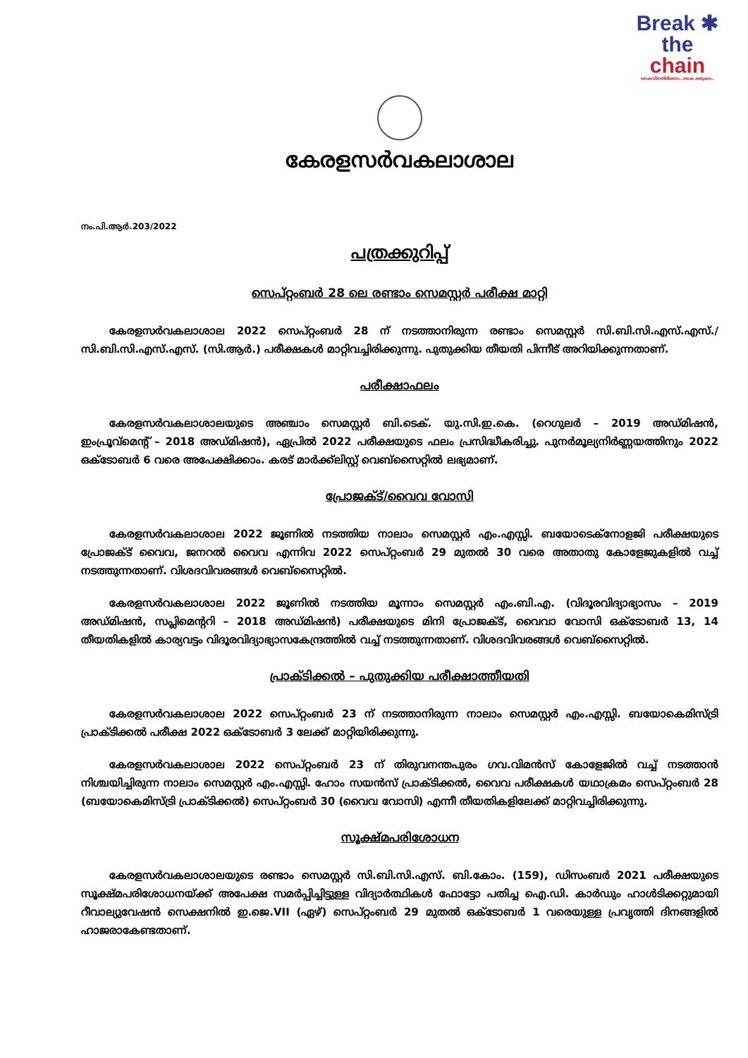Break ✱ the
chain
കൈവിടാതിരിക്കാം.. കൈ കഴുകാം..
കേരളസർവകലാശാല
നം.പി.ആർ.203/2022
പത്രക്കുറിപ്പ്
സെപ്റ്റംബർ 28 ലെ രണ്ടാം സെമസ്റ്റർ പരീക്ഷ മാറ്റി
കേരളസർവകലാശാല 2022 സെപ്റ്റംബർ 28 ന് നടത്താനിരുന്ന രണ്ടാം സെമസ്റ്റർ സി.ബി.സി.എസ്.എസ്./സി.ബി.സി.എസ്.എസ്. (സി.ആർ.) പരീക്ഷകൾ മാറ്റിവച്ചിരിക്കുന്നു. പുതുക്കിയ തീയതി പിന്നീട് അറിയിക്കുന്നതാണ്.
പരീക്ഷാഫലം
കേരളസർവകലാശാലയുടെ അഞ്ചാം സെമസ്റ്റർ ബി.ടെക്. യു.സി.ഇ.കെ. (റെഗുലർ – 2019 അഡ്മിഷൻ, ഇംപ്രൂവ്മെന്റ് – 2018 അഡ്മിഷൻ), ഏപ്രിൽ 2022 പരീക്ഷയുടെ ഫലം പ്രസിദ്ധീകരിച്ചു. പുനർമൂല്യനിർണ്ണയത്തിനും 2022 ഒക്ടോബർ 6 വരെ അപേക്ഷിക്കാം. കരട് മാർക്ക്ലിസ്റ്റ് വെബ്സൈറ്റിൽ ലഭ്യമാണ്.
പ്രോജക്ട്/വൈവ വോസി
കേരളസർവകലാശാല 2022 ജൂണിൽ നടത്തിയ നാലാം സെമസ്റ്റർ എം.എസ്സി. ബയോടെക്നോളജി പരീക്ഷയുടെ പ്രോജക്ട് വൈവ, ജനറൽ വൈവ എന്നിവ 2022 സെപ്റ്റംബർ 29 മുതൽ 30 വരെ അതാതു കോളേജുകളിൽ വച്ച് നടത്തുന്നതാണ്. വിശദവിവരങ്ങൾ വെബ്സൈറ്റിൽ.
കേരളസർവകലാശാല 2022 ജൂണിൽ നടത്തിയ മൂന്നാം സെമസ്റ്റർ എം.ബി.എ. (വിദൂരവിദ്യാഭ്യാസം – 2019 അഡ്മിഷൻ, സപ്ലിമെന്ററി – 2018 അഡ്മിഷൻ) പരീക്ഷയുടെ മിനി പ്രോജക്ട്, വൈവാ വോസി ഒക്ടോബർ 13, 14 തീയതികളിൽ കാര്യവട്ടം വിദൂരവിദ്യാഭ്യാസകേന്ദ്രത്തിൽ വച്ച് നടത്തുന്നതാണ്. വിശദവിവരങ്ങൾ വെബ്സൈറ്റിൽ.
പ്രാക്ടിക്കൽ – പുതുക്കിയ പരീക്ഷാത്തീയതി
കേരളസർവകലാശാല 2022 സെപ്റ്റംബർ 23 ന് നടത്താനിരുന്ന നാലാം സെമസ്റ്റർ എം.എസ്സി. ബയോകെമിസ്ട്രി പ്രാക്ടിക്കൽ പരീക്ഷ 2022 ഒക്ടോബർ 3 ലേക്ക് മാറ്റിയിരിക്കുന്നു.
കേരളസർവകലാശാല 2022 സെപ്റ്റംബർ 23 ന് തിരുവനന്തപുരം ഗവ.വിമൻസ് കോളേജിൽ വച്ച് നടത്താൻ നിശ്ചയിച്ചിരുന്ന നാലാം സെമസ്റ്റർ എം.എസ്സി. ഹോം സയൻസ് പ്രാക്ടിക്കൽ, വൈവ പരീക്ഷകൾ യഥാക്രമം സെപ്റ്റംബർ 28 (ബയോകെമിസ്ട്രി പ്രാക്ടിക്കൽ) സെപ്റ്റംബർ 30 (വൈവ വോസി) എന്നീ തീയതികളിലേക്ക് മാറ്റിവച്ചിരിക്കുന്നു.
സൂക്ഷ്മപരിശോധന
കേരളസർവകലാശാലയുടെ രണ്ടാം സെമസ്റ്റർ സി.ബി.സി.എസ്. ബി.കോം. (159), ഡിസംബർ 2021 പരീക്ഷയുടെ സൂക്ഷ്മപരിശോധനയ്ക്ക് അപേക്ഷ സമർപ്പിച്ചിട്ടുള്ള വിദ്യാർത്ഥികൾ ഫോട്ടോ പതിച്ച ഐ.ഡി. കാർഡും ഹാൾടിക്കറ്റുമായി റീവാല്യുവേഷൻ സെക്ഷനിൽ ഇ.ജെ.VII (ഏഴ്) സെപ്റ്റംബർ 29 മുതൽ ഒക്ടോബർ 1 വരെയുള്ള പ്രവൃത്തി ദിനങ്ങളിൽ ഹാജരാകേണ്ടതാണ്.